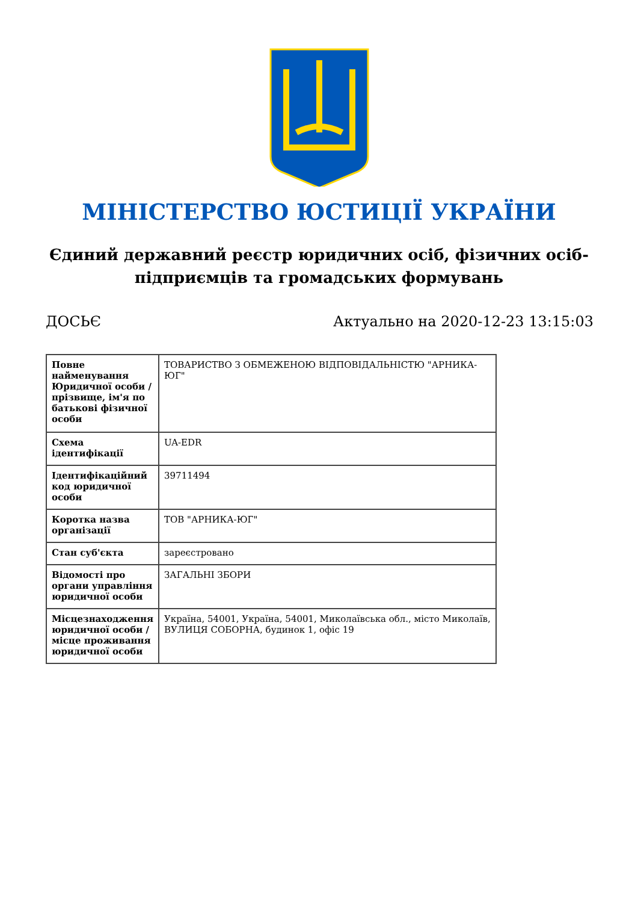МІНІСТЕРСТВО ЮСТИЦІЇ УКРАЇНИ
Єдиний державний реєстр юридичних осіб, фізичних осіб-підприємців та громадських формувань
ДОСЬЄ Актуально на 2020-12-23 13:15:03
| Повне найменування Юридичної особи / прізвище, ім'я по батькові фізичної особи | ТОВАРИСТВО З ОБМЕЖЕНОЮ ВІДПОВІДАЛЬНІСТЮ "АРНИКА-ЮГ" |
| Схема ідентифікації | UA-EDR |
| Ідентифікаційний код юридичної особи | 39711494 |
| Коротка назва організації | ТОВ "АРНИКА-ЮГ" |
| Стан суб'єкта | зареєстровано |
| Відомості про органи управління юридичної особи | ЗАГАЛЬНІ ЗБОРИ |
| Місцезнаходження юридичної особи / місце проживання юридичної особи | Україна, 54001, Україна, 54001, Миколаївська обл., місто Миколаїв, ВУЛИЦЯ СОБОРНА, будинок 1, офіс 19 |